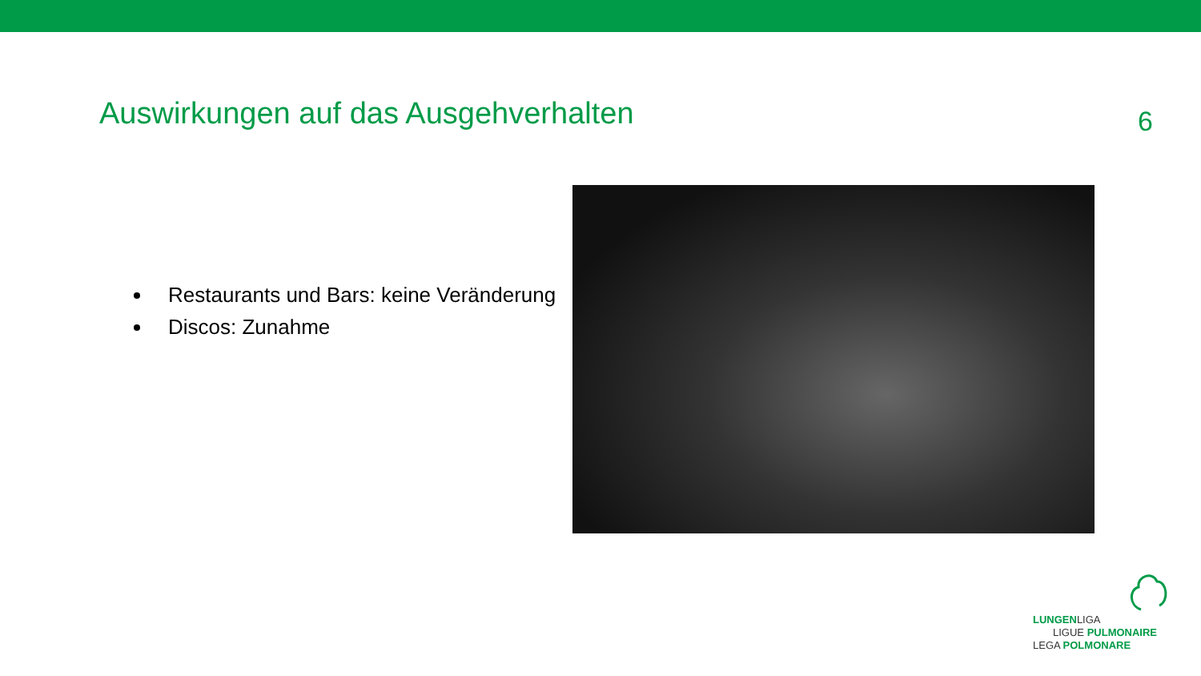Auswirkungen auf das Ausgehverhalten
6
Restaurants und Bars: keine Veränderung
Discos: Zunahme
LUNGENLIGA
LIGUE PULMONAIRE
LEGA POLMONARE